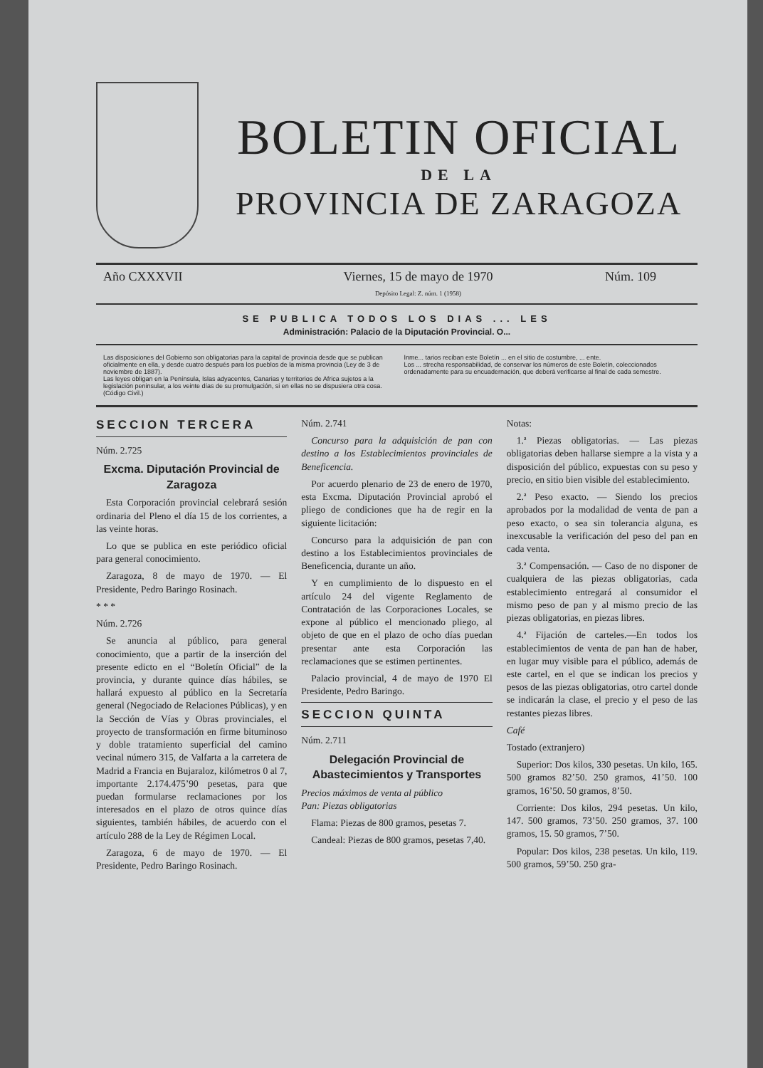BOLETIN OFICIAL
DE LA
PROVINCIA DE ZARAGOZA
Año CXXXVII Viernes, 15 de mayo de 1970
Depósito Legal: Z. núm. 1 (1958)
Núm. 109
SE PUBLICA TODOS LOS DIAS ... LES
Administración: Palacio de la Diputación Provincial. O...
Las disposiciones del Gobierno son obligatorias para la capital de provincia desde que se publican oficialmente en ella, y desde cuatro después para los pueblos de la misma provincia (Ley de 3 de noviembre de 1887).
Las leyes obligan en la Península, Islas adyacentes, Canarias y territorios de Africa sujetos a la legislación peninsular, a los veinte días de su promulgación, si en ellas no se dispusiera otra cosa. (Código Civil.)
Inme... tarios reciban este Boletín ... en el sitio de costumbre, ... ente.
Los ... strecha responsabilidad, de conservar los números de este Boletín, coleccionados ordenadamente para su encuadernación, que deberá verificarse al final de cada semestre.
SECCION TERCERA
Núm. 2.725
Excma. Diputación Provincial de Zaragoza
Esta Corporación provincial celebrará sesión ordinaria del Pleno el día 15 de los corrientes, a las veinte horas.
Lo que se publica en este periódico oficial para general conocimiento.
Zaragoza, 8 de mayo de 1970. — El Presidente, Pedro Baringo Rosinach.
* * *
Núm. 2.726
Se anuncia al público, para general conocimiento, que a partir de la inserción del presente edicto en el “Boletín Oficial” de la provincia, y durante quince días hábiles, se hallará expuesto al público en la Secretaría general (Negociado de Relaciones Públicas), y en la Sección de Vías y Obras provinciales, el proyecto de transformación en firme bituminoso y doble tratamiento superficial del camino vecinal número 315, de Valfarta a la carretera de Madrid a Francia en Bujaraloz, kilómetros 0 al 7, importante 2.174.475’90 pesetas, para que puedan formularse reclamaciones por los interesados en el plazo de otros quince días siguientes, también hábiles, de acuerdo con el artículo 288 de la Ley de Régimen Local.
Zaragoza, 6 de mayo de 1970. — El Presidente, Pedro Baringo Rosinach.
Núm. 2.741
Concurso para la adquisición de pan con destino a los Establecimientos provinciales de Beneficencia.
Por acuerdo plenario de 23 de enero de 1970, esta Excma. Diputación Provincial aprobó el pliego de condiciones que ha de regir en la siguiente licitación:
Concurso para la adquisición de pan con destino a los Establecimientos provinciales de Beneficencia, durante un año.
Y en cumplimiento de lo dispuesto en el artículo 24 del vigente Reglamento de Contratación de las Corporaciones Locales, se expone al público el mencionado pliego, al objeto de que en el plazo de ocho días puedan presentar ante esta Corporación las reclamaciones que se estimen pertinentes.
Palacio provincial, 4 de mayo de 1970 El Presidente, Pedro Baringo.
SECCION QUINTA
Núm. 2.711
Delegación Provincial de Abastecimientos y Transportes
Precios máximos de venta al público
Pan: Piezas obligatorias
Flama: Piezas de 800 gramos, pesetas 7.
Candeal: Piezas de 800 gramos, pesetas 7,40.
Notas:
1.ª Piezas obligatorias. — Las piezas obligatorias deben hallarse siempre a la vista y a disposición del público, expuestas con su peso y precio, en sitio bien visible del establecimiento.
2.ª Peso exacto. — Siendo los precios aprobados por la modalidad de venta de pan a peso exacto, o sea sin tolerancia alguna, es inexcusable la verificación del peso del pan en cada venta.
3.ª Compensación. — Caso de no disponer de cualquiera de las piezas obligatorias, cada establecimiento entregará al consumidor el mismo peso de pan y al mismo precio de las piezas obligatorias, en piezas libres.
4.ª Fijación de carteles.—En todos los establecimientos de venta de pan han de haber, en lugar muy visible para el público, además de este cartel, en el que se indican los precios y pesos de las piezas obligatorias, otro cartel donde se indicarán la clase, el precio y el peso de las restantes piezas libres.
Café
Tostado (extranjero)
Superior: Dos kilos, 330 pesetas. Un kilo, 165. 500 gramos 82’50. 250 gramos, 41’50. 100 gramos, 16’50. 50 gramos, 8’50.
Corriente: Dos kilos, 294 pesetas. Un kilo, 147. 500 gramos, 73’50. 250 gramos, 37. 100 gramos, 15. 50 gramos, 7’50.
Popular: Dos kilos, 238 pesetas. Un kilo, 119. 500 gramos, 59’50. 250 gra-